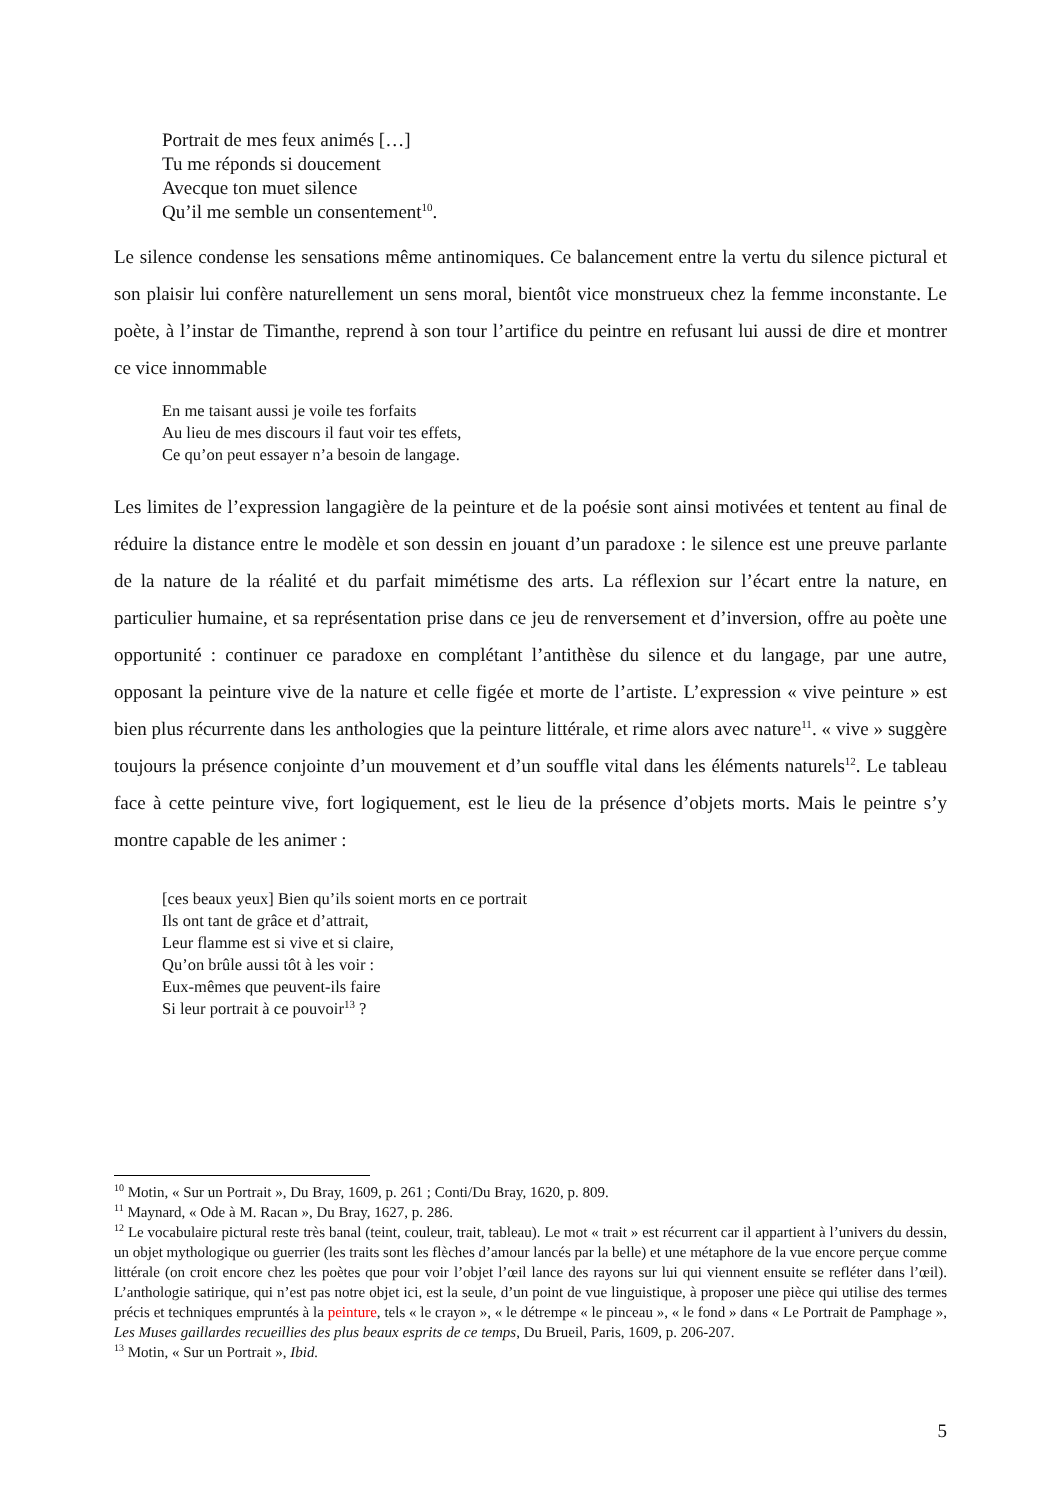Portrait de mes feux animés […]
Tu me réponds si doucement
Avecque ton muet silence
Qu’il me semble un consentement<sup>10</sup>.
Le silence condense les sensations même antinomiques. Ce balancement entre la vertu du silence pictural et son plaisir lui confère naturellement un sens moral, bientôt vice monstrueux chez la femme inconstante. Le poète, à l’instar de Timanthe, reprend à son tour l’artifice du peintre en refusant lui aussi de dire et montrer ce vice innommable
En me taisant aussi je voile tes forfaits
Au lieu de mes discours il faut voir tes effets,
Ce qu’on peut essayer n’a besoin de langage.
Les limites de l’expression langagière de la peinture et de la poésie sont ainsi motivées et tentent au final de réduire la distance entre le modèle et son dessin en jouant d’un paradoxe : le silence est une preuve parlante de la nature de la réalité et du parfait mimétisme des arts. La réflexion sur l’écart entre la nature, en particulier humaine, et sa représentation prise dans ce jeu de renversement et d’inversion, offre au poète une opportunité : continuer ce paradoxe en complétant l’antithèse du silence et du langage, par une autre, opposant la peinture vive de la nature et celle figée et morte de l’artiste. L’expression « vive peinture » est bien plus récurrente dans les anthologies que la peinture littérale, et rime alors avec nature<sup>11</sup>. « vive » suggère toujours la présence conjointe d’un mouvement et d’un souffle vital dans les éléments naturels<sup>12</sup>. Le tableau face à cette peinture vive, fort logiquement, est le lieu de la présence d’objets morts. Mais le peintre s’y montre capable de les animer :
[ces beaux yeux] Bien qu’ils soient morts en ce portrait
Ils ont tant de grâce et d’attrait,
Leur flamme est si vive et si claire,
Qu’on brûle aussi tôt à les voir :
Eux-mêmes que peuvent-ils faire
Si leur portrait à ce pouvoir<sup>13</sup> ?
<sup>10</sup> Motin, « Sur un Portrait », Du Bray, 1609, p. 261 ; Conti/Du Bray, 1620, p. 809.
<sup>11</sup> Maynard, « Ode à M. Racan », Du Bray, 1627, p. 286.
<sup>12</sup> Le vocabulaire pictural reste très banal (teint, couleur, trait, tableau). Le mot « trait » est récurrent car il appartient à l’univers du dessin, un objet mythologique ou guerrier (les traits sont les flèches d’amour lancés par la belle) et une métaphore de la vue encore perçue comme littérale (on croit encore chez les poètes que pour voir l’objet l’œil lance des rayons sur lui qui viennent ensuite se refléter dans l’œil). L’anthologie satirique, qui n’est pas notre objet ici, est la seule, d’un point de vue linguistique, à proposer une pièce qui utilise des termes précis et techniques empruntés à la peinture, tels « le crayon », « le détrempe « le pinceau », « le fond » dans « Le Portrait de Pamphage », Les Muses gaillardes recueillies des plus beaux esprits de ce temps, Du Brueil, Paris, 1609, p. 206-207.
<sup>13</sup> Motin, « Sur un Portrait », Ibid.
5